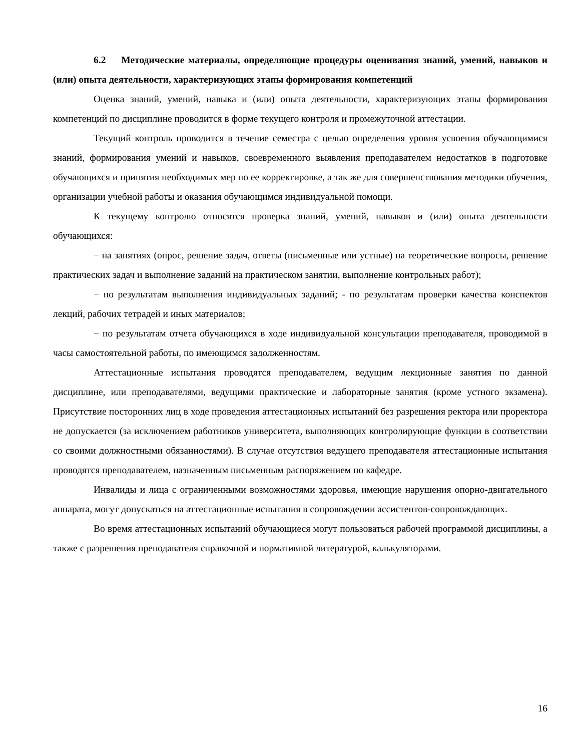6.2 Методические материалы, определяющие процедуры оценивания знаний, умений, навыков и (или) опыта деятельности, характеризующих этапы формирования компетенций
Оценка знаний, умений, навыка и (или) опыта деятельности, характеризующих этапы формирования компетенций по дисциплине проводится в форме текущего контроля и промежуточной аттестации.
Текущий контроль проводится в течение семестра с целью определения уровня усвоения обучающимися знаний, формирования умений и навыков, своевременного выявления преподавателем недостатков в подготовке обучающихся и принятия необходимых мер по ее корректировке, а так же для совершенствования методики обучения, организации учебной работы и оказания обучающимся индивидуальной помощи.
К текущему контролю относятся проверка знаний, умений, навыков и (или) опыта деятельности обучающихся:
− на занятиях (опрос, решение задач, ответы (письменные или устные) на теоретические вопросы, решение практических задач и выполнение заданий на практическом занятии, выполнение контрольных работ);
− по результатам выполнения индивидуальных заданий; - по результатам проверки качества конспектов лекций, рабочих тетрадей и иных материалов;
− по результатам отчета обучающихся в ходе индивидуальной консультации преподавателя, проводимой в часы самостоятельной работы, по имеющимся задолженностям.
Аттестационные испытания проводятся преподавателем, ведущим лекционные занятия по данной дисциплине, или преподавателями, ведущими практические и лабораторные занятия (кроме устного экзамена). Присутствие посторонних лиц в ходе проведения аттестационных испытаний без разрешения ректора или проректора не допускается (за исключением работников университета, выполняющих контролирующие функции в соответствии со своими должностными обязанностями). В случае отсутствия ведущего преподавателя аттестационные испытания проводятся преподавателем, назначенным письменным распоряжением по кафедре.
Инвалиды и лица с ограниченными возможностями здоровья, имеющие нарушения опорно-двигательного аппарата, могут допускаться на аттестационные испытания в сопровождении ассистентов-сопровождающих.
Во время аттестационных испытаний обучающиеся могут пользоваться рабочей программой дисциплины, а также с разрешения преподавателя справочной и нормативной литературой, калькуляторами.
16